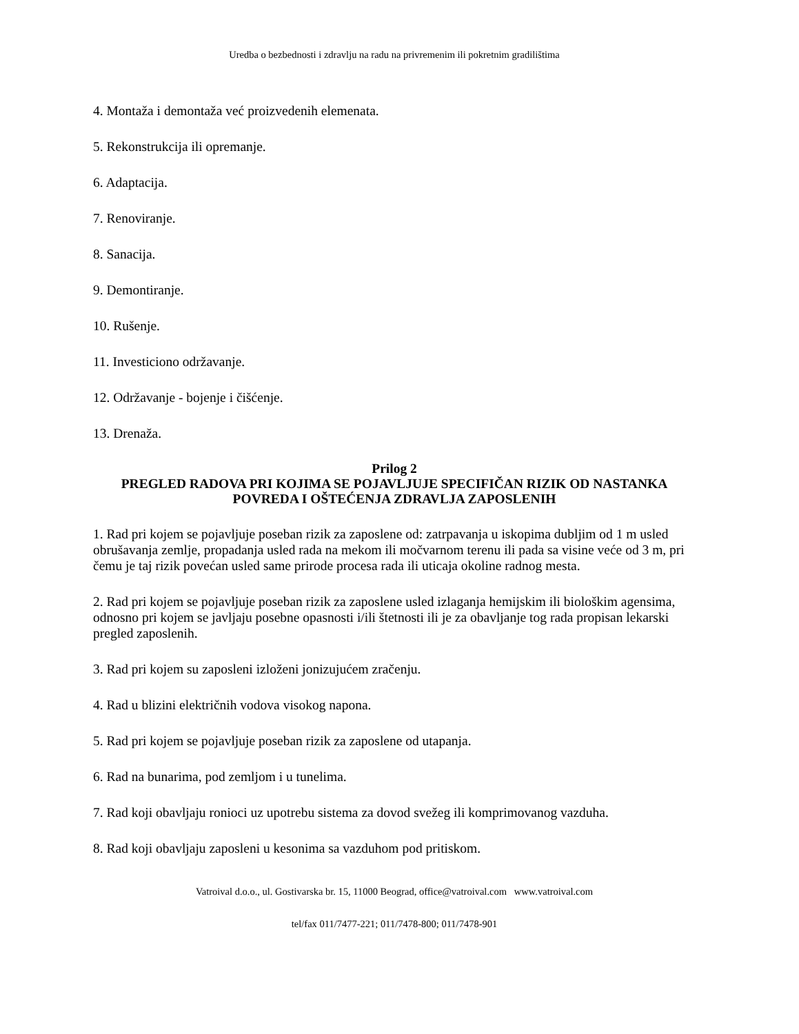Uredba o bezbednosti i zdravlju na radu na privremenim ili pokretnim gradilištima
4. Montaža i demontaža već proizvedenih elemenata.
5. Rekonstrukcija ili opremanje.
6. Adaptacija.
7. Renoviranje.
8. Sanacija.
9. Demontiranje.
10. Rušenje.
11. Investiciono održavanje.
12. Održavanje - bojenje i čišćenje.
13. Drenaža.
Prilog 2
PREGLED RADOVA PRI KOJIMA SE POJAVLJUJE SPECIFIČAN RIZIK OD NASTANKA POVREDA I OŠTEĆENJA ZDRAVLJA ZAPOSLENIH
1. Rad pri kojem se pojavljuje poseban rizik za zaposlene od: zatrpavanja u iskopima dubljim od 1 m usled obrušavanja zemlje, propadanja usled rada na mekom ili močvarnom terenu ili pada sa visine veće od 3 m, pri čemu je taj rizik povećan usled same prirode procesa rada ili uticaja okoline radnog mesta.
2. Rad pri kojem se pojavljuje poseban rizik za zaposlene usled izlaganja hemijskim ili biološkim agensima, odnosno pri kojem se javljaju posebne opasnosti i/ili štetnosti ili je za obavljanje tog rada propisan lekarski pregled zaposlenih.
3. Rad pri kojem su zaposleni izloženi jonizujućem zračenju.
4. Rad u blizini električnih vodova visokog napona.
5. Rad pri kojem se pojavljuje poseban rizik za zaposlene od utapanja.
6. Rad na bunarima, pod zemljom i u tunelima.
7. Rad koji obavljaju ronioci uz upotrebu sistema za dovod svežeg ili komprimovanog vazduha.
8. Rad koji obavljaju zaposleni u kesonima sa vazduhom pod pritiskom.
Vatroival d.o.o., ul. Gostivarska br. 15, 11000 Beograd, office@vatroival.com www.vatroival.com
tel/fax 011/7477-221; 011/7478-800; 011/7478-901